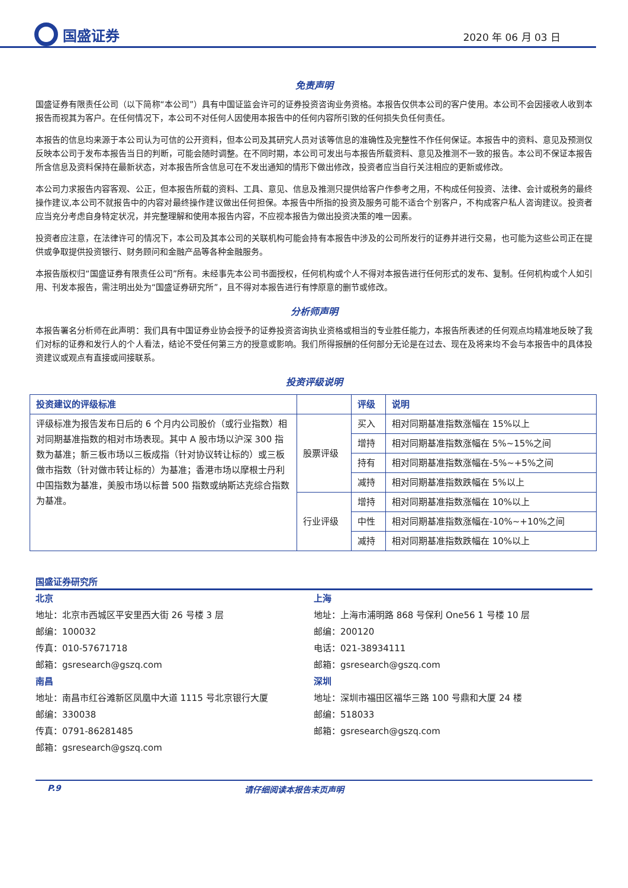国盛证券
2020 年 06 月 03 日
免责声明
国盛证券有限责任公司（以下简称“本公司”）具有中国证监会许可的证券投资咨询业务资格。本报告仅供本公司的客户使用。本公司不会因接收人收到本报告而视其为客户。在任何情况下，本公司不对任何人因使用本报告中的任何内容所引致的任何损失负任何责任。
本报告的信息均来源于本公司认为可信的公开资料，但本公司及其研究人员对该等信息的准确性及完整性不作任何保证。本报告中的资料、意见及预测仅反映本公司于发布本报告当日的判断，可能会随时调整。在不同时期，本公司可发出与本报告所载资料、意见及推测不一致的报告。本公司不保证本报告所含信息及资料保持在最新状态，对本报告所含信息可在不发出通知的情形下做出修改，投资者应当自行关注相应的更新或修改。
本公司力求报告内容客观、公正，但本报告所载的资料、工具、意见、信息及推测只提供给客户作参考之用，不构成任何投资、法律、会计或税务的最终操作建议,本公司不就报告中的内容对最终操作建议做出任何担保。本报告中所指的投资及服务可能不适合个别客户，不构成客户私人咨询建议。投资者应当充分考虑自身特定状况，并完整理解和使用本报告内容，不应视本报告为做出投资决策的唯一因素。
投资者应注意，在法律许可的情况下，本公司及其本公司的关联机构可能会持有本报告中涉及的公司所发行的证券并进行交易，也可能为这些公司正在提供或争取提供投资银行、财务顾问和金融产品等各种金融服务。
本报告版权归“国盛证券有限责任公司”所有。未经事先本公司书面授权，任何机构或个人不得对本报告进行任何形式的发布、复制。任何机构或个人如引用、刊发本报告，需注明出处为“国盛证券研究所”，且不得对本报告进行有悖原意的删节或修改。
分析师声明
本报告署名分析师在此声明：我们具有中国证券业协会授予的证券投资咨询执业资格或相当的专业胜任能力，本报告所表述的任何观点均精准地反映了我们对标的证券和发行人的个人看法，结论不受任何第三方的授意或影响。我们所得报酬的任何部分无论是在过去、现在及将来均不会与本报告中的具体投资建议或观点有直接或间接联系。
投资评级说明
| 投资建议的评级标准 | | 评级 | 说明 |
| --- | --- | --- | --- |
| 评级标准为报告发布日后的 6 个月内公司股价（或行业指数）相对同期基准指数的相对市场表现。其中 A 股市场以沪深 300 指数为基准；新三板市场以三板成指（针对协议转让标的）或三板做市指数（针对做市转让标的）为基准；香港市场以摩根士丹利中国指数为基准，美股市场以标普 500 指数或纳斯达克综合指数为基准。 | 股票评级 | 买入 | 相对同期基准指数涨幅在 15%以上 |
| | | 增持 | 相对同期基准指数涨幅在 5%~15%之间 |
| | | 持有 | 相对同期基准指数涨幅在-5%~+5%之间 |
| | | 减持 | 相对同期基准指数跌幅在 5%以上 |
| | 行业评级 | 增持 | 相对同期基准指数涨幅在 10%以上 |
| | | 中性 | 相对同期基准指数涨幅在-10%~+10%之间 |
| | | 减持 | 相对同期基准指数跌幅在 10%以上 |
国盛证券研究所
北京
地址：北京市西城区平安里西大街 26 号楼 3 层
邮编：100032
传真：010-57671718
邮箱：gsresearch@gszq.com
南昌
地址：南昌市红谷滩新区凤凰中大道 1115 号北京银行大厦
邮编：330038
传真：0791-86281485
邮箱：gsresearch@gszq.com
上海
地址：上海市浦明路 868 号保利 One56 1 号楼 10 层
邮编：200120
电话：021-38934111
邮箱：gsresearch@gszq.com
深圳
地址：深圳市福田区福华三路 100 号鼎和大厦 24 楼
邮编：518033
邮箱：gsresearch@gszq.com
P.9 请仔细阅读本报告末页声明